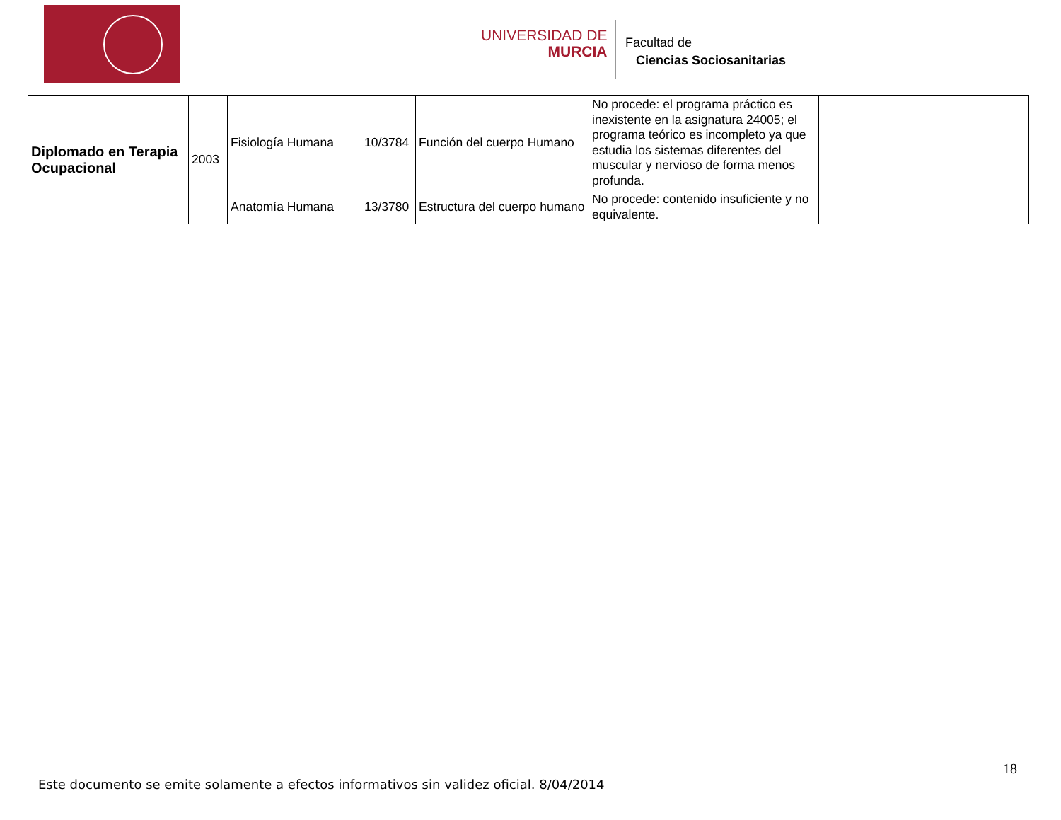UNIVERSIDAD DE
MURCIA
Facultad de
Ciencias Sociosanitarias
| Diplomado en Terapia Ocupacional | 2003 | Fisiología Humana | 10/3784 | Función del cuerpo Humano | No procede: el programa práctico es inexistente en la asignatura 24005; el programa teórico es incompleto ya que estudia los sistemas diferentes del muscular y nervioso de forma menos profunda. | |
| | | Anatomía Humana | 13/3780 | Estructura del cuerpo humano | No procede: contenido insuficiente y no equivalente. | |
18
Este documento se emite solamente a efectos informativos sin validez oficial. 8/04/2014